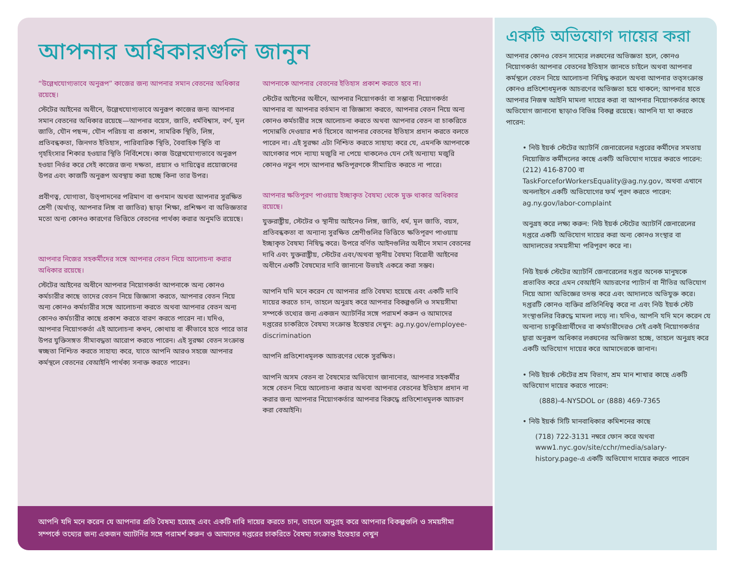আপনার অধিকারগুলি জানুন
“উল্লেখযোগ্যভাবে অনুরূপ” কাজের জন্য আপনার সমান বেতনের অধিকার রয়েছে।
স্টেটের আইনের অধীনে, উল্লেখযোগ্যভাবে অনুরূপ কাজের জন্য আপনার সমান বেতনের অধিকার রয়েছে—আপনার বয়েস, জাতি, ধর্মবিশ্বাস, বর্ণ, মূল জাতি, যৌন পছন্দ, যৌন পরিচয় বা প্রকাশ, সামরিক স্থিতি, লিঙ্গ, প্রতিবন্ধকতা, জিনগত ইতিহাস, পারিবারিক স্থিতি, বৈবাহিক স্থিতি বা গৃহহিংসার শিকার হওয়ার স্থিতি নির্বিশেষে। কাজ উল্লেখযোগ্যভাবে অনুরূপ হওয়া নির্ভর করে সেই কাজের জন্য দক্ষতা, প্রয়াস ও দায়িত্বের প্রয়োজনের উপর এবং কাজটি অনুরূপ অবস্থায় করা হচ্ছে কিনা তার উপর।
প্রবীণত্ব, যোগ্যতা, উত্পাদনের পরিমাণ বা গুণমান অথবা আপনার সুরক্ষিত শ্রেণী (অর্থাত্, আপনার লিঙ্গ বা জাতির) ছাড়া শিক্ষা, প্রশিক্ষণ বা অভিজ্ঞতার মতো অন্য কোনও কারণের ভিত্তিতে বেতনের পার্থক্য করার অনুমতি রয়েছে।
আপনার নিজের সহকর্মীদের সঙ্গে আপনার বেতন নিয়ে আলোচনা করার অধিকার রয়েছে।
স্টেটের আইনের অধীনে আপনার নিয়োগকর্তা আপনাকে অন্য কোনও কর্মচারীর কাছে তাদের বেতন নিয়ে জিজ্ঞাসা করতে, আপনার বেতন নিয়ে অন্য কোনও কর্মচারীর সঙ্গে আলোচনা করতে অথবা আপনার বেতন অন্য কোনও কর্মচারীর কাছে প্রকাশ করতে বারণ করতে পারেন না। যদিও, আপনার নিয়োগকর্তা এই আলোচনা কখন, কোথায় বা কীভাবে হতে পারে তার উপর যুক্তিসঙ্গত সীমাবদ্ধতা আরোপ করতে পারেন। এই সুরক্ষা বেতন সংক্রান্ত স্বচ্ছতা নিশ্চিত করতে সাহায্য করে, যাতে আপনি আরও সহজে আপনার কর্মস্থলে বেতনের বেআইনি পার্থক্য সনাক্ত করতে পারেন।
আপনাকে আপনার বেতনের ইতিহাস প্রকাশ করতে হবে না।
স্টেটের আইনের অধীনে, আপনার নিয়োগকর্তা বা সম্ভাব্য নিয়োগকর্তা আপনার বা আপনার বর্তমান বা জিজ্ঞাসা করতে, আপনার বেতন নিয়ে অন্য কোনও কর্মচারীর সঙ্গে আলোচনা করতে অথবা আপনার বেতন বা চাকরিতে পদোন্নতি দেওয়ার শর্ত হিসেবে আপনার বেতনের ইতিহাস প্রদান করতে বলতে পারেন না। এই সুরক্ষা এটা নিশ্চিত করতে সাহায্য করে যে, এমনকি আপনাকে আগেকার পদে ন্যায্য মজুরি না পেয়ে থাকলেও যেন সেই অন্যায্য মজুরি কোনও নতুন পদে আপনার ক্ষতিপূরণকে সীমায়িত করতে না পারে।
আপনার ক্ষতিপূরণ পাওয়ায় ইচ্ছাকৃত বৈষম্য থেকে মুক্ত থাকার অধিকার রয়েছে।
যুক্তরাষ্ট্রীয়, স্টেটের ও স্থানীয় আইনেও লিঙ্গ, জাতি, ধর্ম, মূল জাতি, বয়স, প্রতিবন্ধকতা বা অন্যান্য সুরক্ষিত শ্রেণীগুলির ভিত্তিতে ক্ষতিপূরণ পাওয়ায় ইচ্ছাকৃত বৈষম্য নিষিদ্ধ করে। উপরে বর্ণিত আইনগুলির অধীনে সমান বেতনের দাবি এবং যুক্তরাষ্ট্রীয়, স্টেটের এবং/অথবা স্থানীয় বৈষম্য বিরোধী আইনের অধীনে একটি বৈষম্যের দাবি জানানো উভয়ই একত্রে করা সম্ভব।
আপনি যদি মনে করেন যে আপনার প্রতি বৈষম্য হয়েছে এবং একটি দাবি দায়ের করতে চান, তাহলে অনুগ্রহ করে আপনার বিকল্পগুলি ও সময়সীমা সম্পর্কে তথ্যের জন্য একজন অ্যাটর্নির সঙ্গে পরামর্শ করুন ও আমাদের দপ্তরের চাকরিতে বৈষম্য সংক্রান্ত ইস্তেহার দেখুন: ag.ny.gov/employee-discrimination
আপনি প্রতিশোধমূলক আচরণের থেকে সুরক্ষিত।
আপনি অসম বেতন বা বৈষম্যের অভিযোগ জানানোর, আপনার সহকর্মীর সঙ্গে বেতন নিয়ে আলোচনা করার অথবা আপনার বেতনের ইতিহাস প্রদান না করার জন্য আপনার নিয়োগকর্তার আপনার বিরুদ্ধে প্রতিশোধমূলক আচরণ করা বেআইনি।
আপনি যদি মনে করেন যে আপনার প্রতি বৈষম্য হয়েছে এবং একটি দাবি দায়ের করতে চান, তাহলে অনুগ্রহ করে আপনার বিকল্পগুলি ও সময়সীমা সম্পর্কে তথ্যের জন্য একজন অ্যাটর্নির সঙ্গে পরামর্শ করুন ও আমাদের দপ্তরের চাকরিতে বৈষম্য সংক্রান্ত ইস্তেহার দেখুন
একটি অভিযোগ দায়ের করা
আপনার কোনও বেতন সাম্যের লঙ্ঘনের অভিজ্ঞতা হলে, কোনও নিয়োগকর্তা আপনার বেতনের ইতিহাস জানতে চাইলে অথবা আপনার কর্মস্থলে বেতন নিয়ে আলোচনা নিষিদ্ধ করলে অথবা আপনার তত্সংক্রান্ত কোনও প্রতিশোধমূলক আচরণের অভিজ্ঞতা হয়ে থাকলে; আপনার হাতে আপনার নিজস্ব আইনি মামলা দায়ের করা বা আপনার নিয়োগকর্তার কাছে অভিযোগ জানানো ছাড়াও বিভিন্ন বিকল্প রয়েছে। আপনি যা যা করতে পারেন:
• নিউ ইয়র্ক স্টেটের অ্যাটর্নি জেনারেলের দপ্তরের কর্মীদের সমতায় নিয়োজিত কর্মীদলের কাছে একটি অভিযোগ দায়ের করতে পারেন: (212) 416-8700 বা TaskForceforWorkersEquality@ag.ny.gov, অথবা এখানে অনলাইনে একটি অভিযোগের ফর্ম পূরণ করতে পারেন: ag.ny.gov/labor-complaint
অনুগ্রহ করে লক্ষ্য করুন: নিউ ইয়র্ক স্টেটের অ্যাটর্নি জেনারেলের দপ্তরে একটি অভিযোগ দায়ের করা অন্য কোনও সংস্থার বা আদালতের সময়সীমা পরিপূরণ করে না।
নিউ ইয়র্ক স্টেটের অ্যাটর্নি জেনারেলের দপ্তর অনেক মানুষকে প্রভাবিত করে এমন বেআইনি আচরণের প্যাটার্ন বা নীতির অভিযোগ নিয়ে আসা অভিজ্ঞের তদন্ত করে এবং আদালতে অভিযুক্ত করে। দপ্তরটি কোনও ব্যক্তির প্রতিনিধিত্ব করে না এবং নিউ ইয়র্ক স্টেট সংস্থাগুলির বিরুদ্ধে মামলা লড়ে না। যদিও, আপনি যদি মনে করেন যে অন্যান্য চাকুরিপ্রার্থীদের বা কর্মচারীদেরও সেই একই নিয়োগকর্তার দ্বারা অনুরূপ অধিকার লঙ্ঘনের অভিজ্ঞতা হচ্ছে, তাহলে অনুগ্রহ করে একটি অভিযোগ দায়ের করে আমাদেরকে জানান।
• নিউ ইয়র্ক স্টেটের শ্রম বিভাগ, শ্রম মান শাখার কাছে একটি অভিযোগ দায়ের করতে পারেন:
(888)-4-NYSDOL or (888) 469-7365
• নিউ ইয়র্ক সিটি মানবাধিকার কমিশনের কাছে
(718) 722-3131 নম্বরে ফোন করে অথবা www1.nyc.gov/site/cchr/media/salary-history.page-এ একটি অভিযোগ দায়ের করতে পারেন